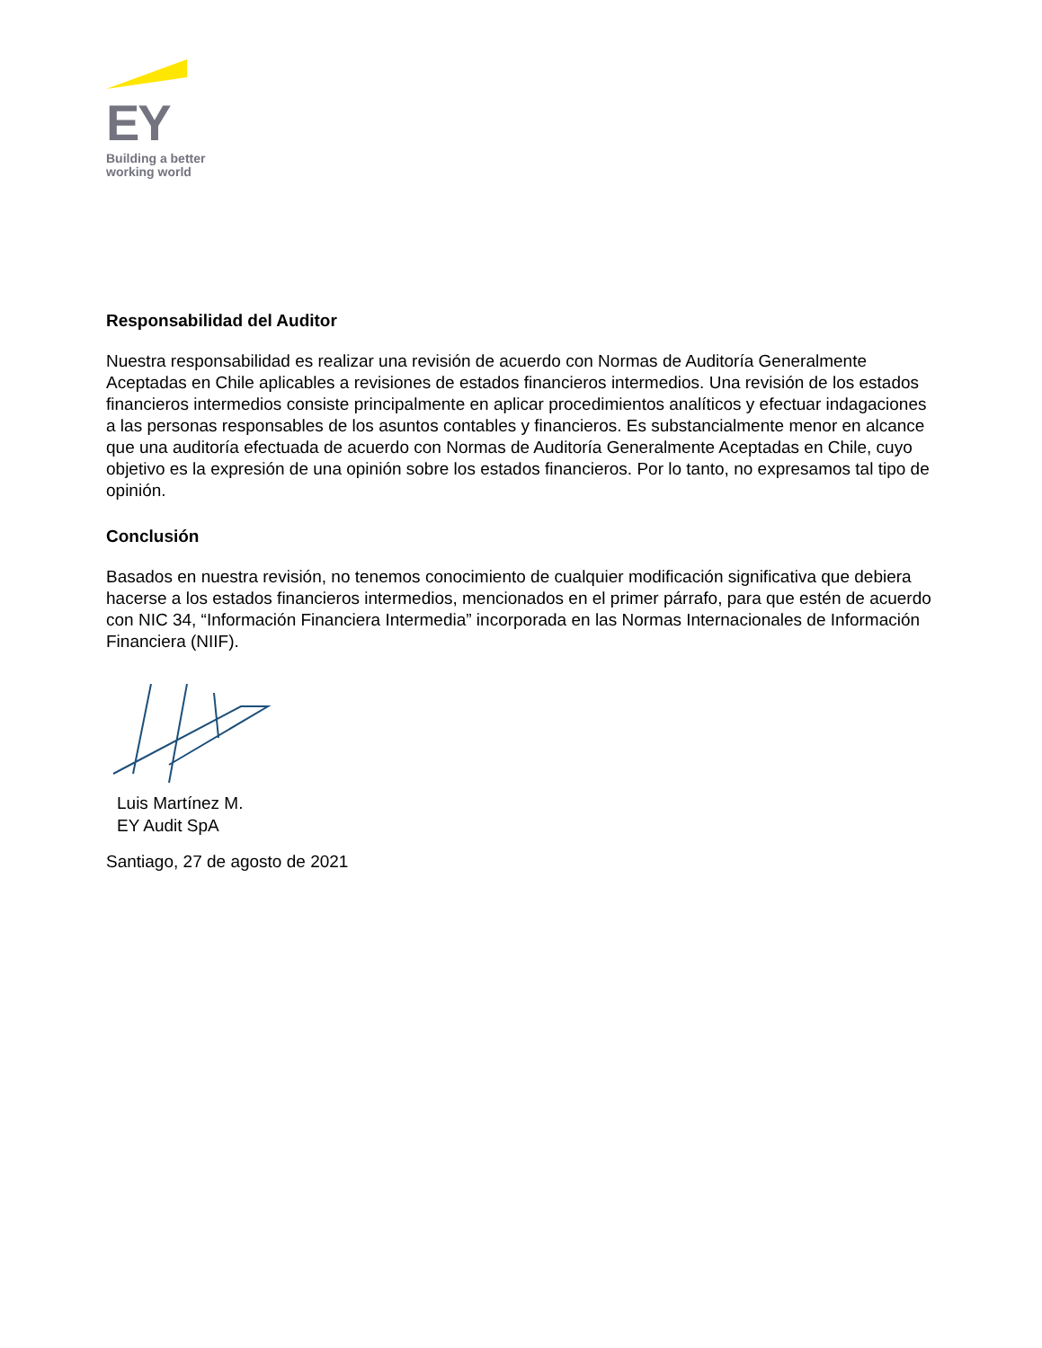EY
Building a better
working world
Responsabilidad del Auditor
Nuestra responsabilidad es realizar una revisión de acuerdo con Normas de Auditoría Generalmente Aceptadas en Chile aplicables a revisiones de estados financieros intermedios. Una revisión de los estados financieros intermedios consiste principalmente en aplicar procedimientos analíticos y efectuar indagaciones a las personas responsables de los asuntos contables y financieros. Es substancialmente menor en alcance que una auditoría efectuada de acuerdo con Normas de Auditoría Generalmente Aceptadas en Chile, cuyo objetivo es la expresión de una opinión sobre los estados financieros. Por lo tanto, no expresamos tal tipo de opinión.
Conclusión
Basados en nuestra revisión, no tenemos conocimiento de cualquier modificación significativa que debiera hacerse a los estados financieros intermedios, mencionados en el primer párrafo, para que estén de acuerdo con NIC 34, “Información Financiera Intermedia” incorporada en las Normas Internacionales de Información Financiera (NIIF).
Luis Martínez M.
EY Audit SpA
Santiago, 27 de agosto de 2021